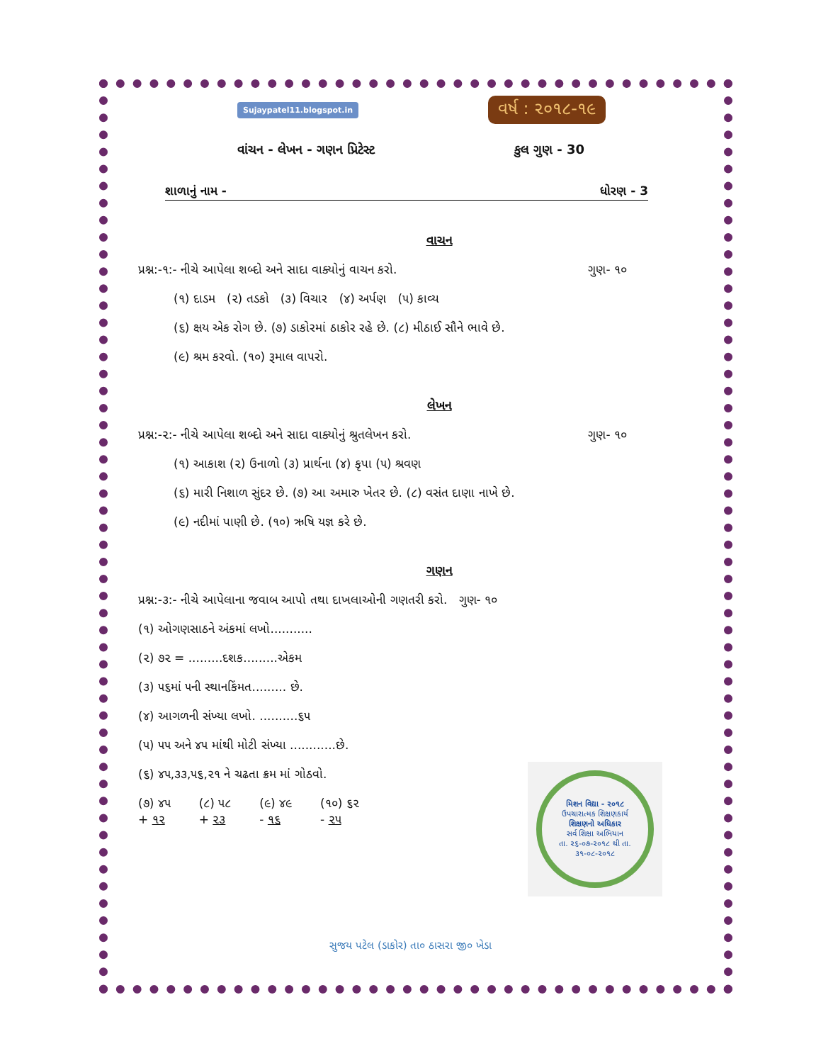Sujaypatel11.blogspot.in વર્ષ : ૨૦૧૮-૧૯
વાંચન - લેખન - ગણન પ્રિટેસ્ટ કુલ ગુણ - 30
શાળાનું નામ - ધોરણ - 3
વાચન
પ્રશ્ન:-૧:- નીચે આપેલા શબ્દો અને સાદા વાક્યોનું વાચન કરો. ગુણ- ૧૦
(૧) દાડમ (૨) તડકો (૩) વિચાર (૪) અર્પણ (૫) કાવ્ય
(૬) ક્ષય એક રોગ છે. (૭) ડાકોરમાં ઠાકોર રહે છે. (૮) મીઠાઈ સૌને ભાવે છે.
(૯) શ્રમ કરવો. (૧૦) રૂમાલ વાપરો.
લેખન
પ્રશ્ન:-૨:- નીચે આપેલા શબ્દો અને સાદા વાક્યોનું શ્રુતલેખન કરો. ગુણ- ૧૦
(૧) આકાશ (૨) ઉનાળો (૩) પ્રાર્થના (૪) કૃપા (૫) શ્રવણ
(૬) મારી નિશાળ સુંદર છે. (૭) આ અમારુ ખેતર છે. (૮) વસંત દાણા નાખે છે.
(૯) નદીમાં પાણી છે. (૧૦) ઋષિ યજ્ઞ કરે છે.
ગણન
પ્રશ્ન:-૩:- નીચે આપેલાના જવાબ આપો તથા દાખલાઓની ગણતરી કરો. ગુણ- ૧૦
(૧) ઓગણસાઠને અંકમાં લખો...........
(૨) ૭૨ = .........દશક.........એકમ
(૩) ૫૬માં ૫ની સ્થાનકિંમત......... છે.
(૪) આગળની સંખ્યા લખો. ..........૬૫
(૫) ૫૫ અને ૪૫ માંથી મોટી સંખ્યા ............છે.
(૬) ૪૫,૩૩,૫૬,૨૧ ને ચઢતા ક્રમ માં ગોઠવો.
(૭) ૪૫
+ ૧૨ (૮) ૫૮
+ ૨૩ (૯) ૪૯
- ૧૬ (૧૦) ૬૨
- ૨૫
મિશન વિદ્યા - ૨૦૧૮
ઉપચારાત્મક શિક્ષણકાર્ય
શિક્ષણનો અધિકાર
સર્વ શિક્ષા અભિયાન
તા. ૨૬-૦૭-૨૦૧૮ થી તા. ૩૧-૦૮-૨૦૧૮
સુજય પટેલ (ડાકોર) તા૦ ઠાસરા જી૦ ખેડા